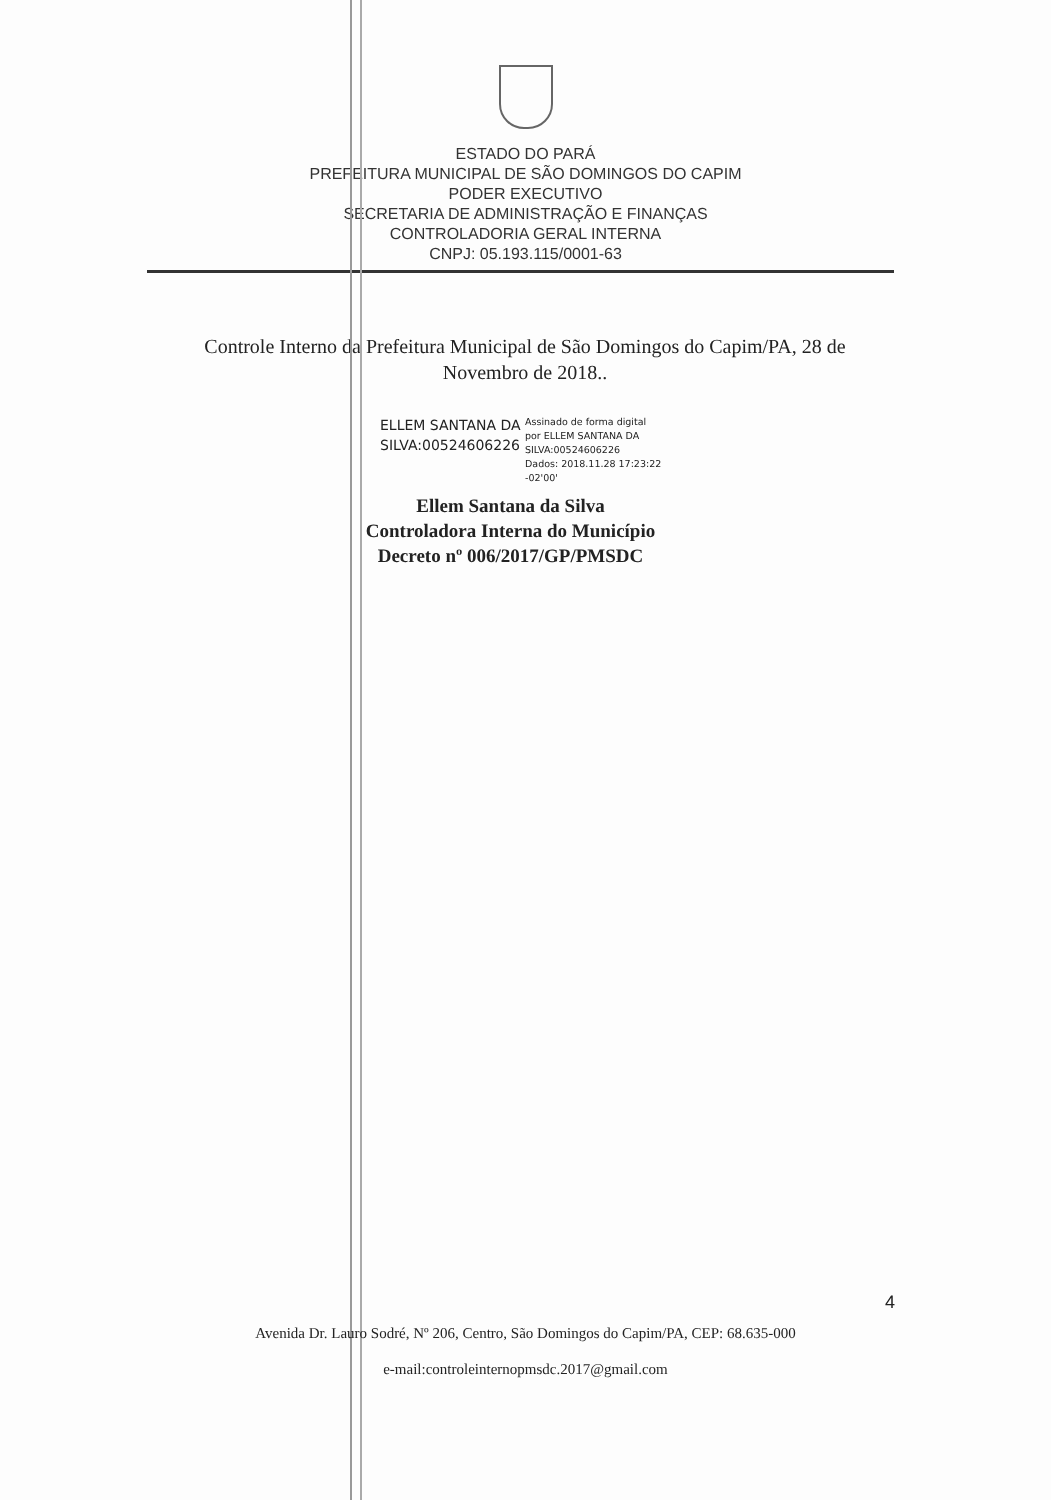ESTADO DO PARÁ
PREFEITURA MUNICIPAL DE SÃO DOMINGOS DO CAPIM
PODER EXECUTIVO
SECRETARIA DE ADMINISTRAÇÃO E FINANÇAS
CONTROLADORIA GERAL INTERNA
CNPJ: 05.193.115/0001-63
Controle Interno da Prefeitura Municipal de São Domingos do Capim/PA, 28 de Novembro de 2018..
ELLEM SANTANA DA SILVA:00524606226
Assinado de forma digital
por ELLEM SANTANA DA
SILVA:00524606226
Dados: 2018.11.28 17:23:22
-02'00'
Ellem Santana da Silva
Controladora Interna do Município
Decreto nº 006/2017/GP/PMSDC
4
Avenida Dr. Lauro Sodré, Nº 206, Centro, São Domingos do Capim/PA, CEP: 68.635-000
e-mail:controleinternopmsdc.2017@gmail.com